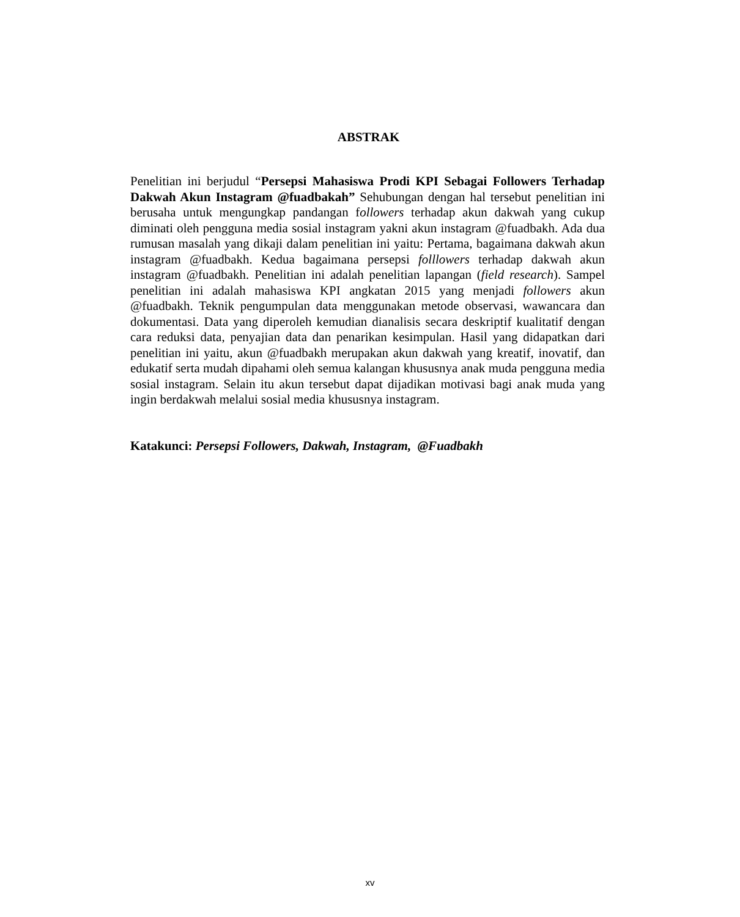ABSTRAK
Penelitian ini berjudul “Persepsi Mahasiswa Prodi KPI Sebagai Followers Terhadap Dakwah Akun Instagram @fuadbakah” Sehubungan dengan hal tersebut penelitian ini berusaha untuk mengungkap pandangan followers terhadap akun dakwah yang cukup diminati oleh pengguna media sosial instagram yakni akun instagram @fuadbakh. Ada dua rumusan masalah yang dikaji dalam penelitian ini yaitu: Pertama, bagaimana dakwah akun instagram @fuadbakh. Kedua bagaimana persepsi folllowers terhadap dakwah akun instagram @fuadbakh. Penelitian ini adalah penelitian lapangan (field research). Sampel penelitian ini adalah mahasiswa KPI angkatan 2015 yang menjadi followers akun @fuadbakh. Teknik pengumpulan data menggunakan metode observasi, wawancara dan dokumentasi. Data yang diperoleh kemudian dianalisis secara deskriptif kualitatif dengan cara reduksi data, penyajian data dan penarikan kesimpulan. Hasil yang didapatkan dari penelitian ini yaitu, akun @fuadbakh merupakan akun dakwah yang kreatif, inovatif, dan edukatif serta mudah dipahami oleh semua kalangan khususnya anak muda pengguna media sosial instagram. Selain itu akun tersebut dapat dijadikan motivasi bagi anak muda yang ingin berdakwah melalui sosial media khususnya instagram.
Katakunci: Persepsi Followers, Dakwah, Instagram, @Fuadbakh
xv